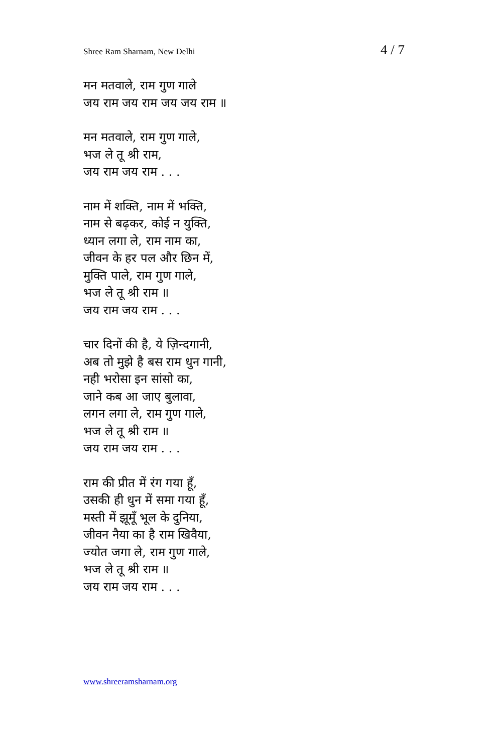Shree Ram Sharnam, New Delhi 4 / 7
मन मतवाले, राम गुण गाले
जय राम जय राम जय जय राम ॥
मन मतवाले, राम गुण गाले,
भज ले तू श्री राम,
जय राम जय राम . . .
नाम में शक्ति, नाम में भक्ति,
नाम से बढ़कर, कोई न युक्ति,
ध्यान लगा ले, राम नाम का,
जीवन के हर पल और छिन में,
मुक्ति पाले, राम गुण गाले,
भज ले तू श्री राम ॥
जय राम जय राम . . .
चार दिनों की है, ये ज़िन्दगानी,
अब तो मुझे है बस राम धुन गानी,
नही भरोसा इन सांसो का,
जाने कब आ जाए बुलावा,
लगन लगा ले, राम गुण गाले,
भज ले तू श्री राम ॥
जय राम जय राम . . .
राम की प्रीत में रंग गया हूँ,
उसकी ही धुन में समा गया हूँ,
मस्ती में झूमूँ भूल के दुनिया,
जीवन नैया का है राम खिवैया,
ज्योत जगा ले, राम गुण गाले,
भज ले तू श्री राम ॥
जय राम जय राम . . .
www.shreeramsharnam.org